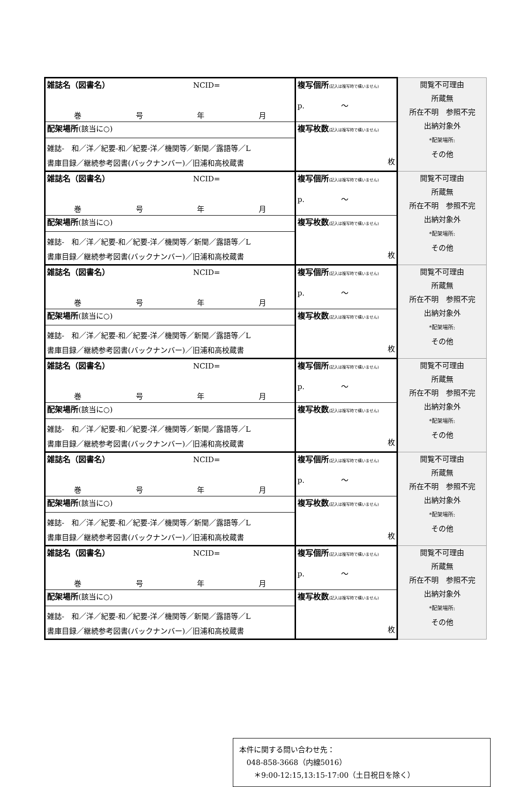| 雑誌名（図書名） NCID= 巻 号 年 月 | 複写個所 (記入は複写時で構いません) p. ～ | 閲覧不可理由 所蔵無 所在不明 参照不完 出納対象外 *配架場所: その他 |
| 配架場所 (該当に○) 雑誌- 和／洋／紀要-和／紀要-洋／機関等／新聞／露語等／L 書庫目録／継続参考図書(バックナンバー)／旧浦和高校蔵書 | 複写枚数 (記入は複写時で構いません) 枚 | |
| 雑誌名（図書名） NCID= 巻 号 年 月 | 複写個所 (記入は複写時で構いません) p. ～ | 閲覧不可理由 所蔵無 所在不明 参照不完 出納対象外 *配架場所: その他 |
| 配架場所 (該当に○) 雑誌- 和／洋／紀要-和／紀要-洋／機関等／新聞／露語等／L 書庫目録／継続参考図書(バックナンバー)／旧浦和高校蔵書 | 複写枚数 (記入は複写時で構いません) 枚 | |
| 雑誌名（図書名） NCID= 巻 号 年 月 | 複写個所 (記入は複写時で構いません) p. ～ | 閲覧不可理由 所蔵無 所在不明 参照不完 出納対象外 *配架場所: その他 |
| 配架場所 (該当に○) 雑誌- 和／洋／紀要-和／紀要-洋／機関等／新聞／露語等／L 書庫目録／継続参考図書(バックナンバー)／旧浦和高校蔵書 | 複写枚数 (記入は複写時で構いません) 枚 | |
| 雑誌名（図書名） NCID= 巻 号 年 月 | 複写個所 (記入は複写時で構いません) p. ～ | 閲覧不可理由 所蔵無 所在不明 参照不完 出納対象外 *配架場所: その他 |
| 配架場所 (該当に○) 雑誌- 和／洋／紀要-和／紀要-洋／機関等／新聞／露語等／L 書庫目録／継続参考図書(バックナンバー)／旧浦和高校蔵書 | 複写枚数 (記入は複写時で構いません) 枚 | |
| 雑誌名（図書名） NCID= 巻 号 年 月 | 複写個所 (記入は複写時で構いません) p. ～ | 閲覧不可理由 所蔵無 所在不明 参照不完 出納対象外 *配架場所: その他 |
| 配架場所 (該当に○) 雑誌- 和／洋／紀要-和／紀要-洋／機関等／新聞／露語等／L 書庫目録／継続参考図書(バックナンバー)／旧浦和高校蔵書 | 複写枚数 (記入は複写時で構いません) 枚 | |
| 雑誌名（図書名） NCID= 巻 号 年 月 | 複写個所 (記入は複写時で構いません) p. ～ | 閲覧不可理由 所蔵無 所在不明 参照不完 出納対象外 *配架場所: その他 |
| 配架場所 (該当に○) 雑誌- 和／洋／紀要-和／紀要-洋／機関等／新聞／露語等／L 書庫目録／継続参考図書(バックナンバー)／旧浦和高校蔵書 | 複写枚数 (記入は複写時で構いません) 枚 | |
本件に関する問い合わせ先：
　048-858-3668（内線5016）
　　＊9:00-12:15,13:15-17:00（土日祝日を除く）